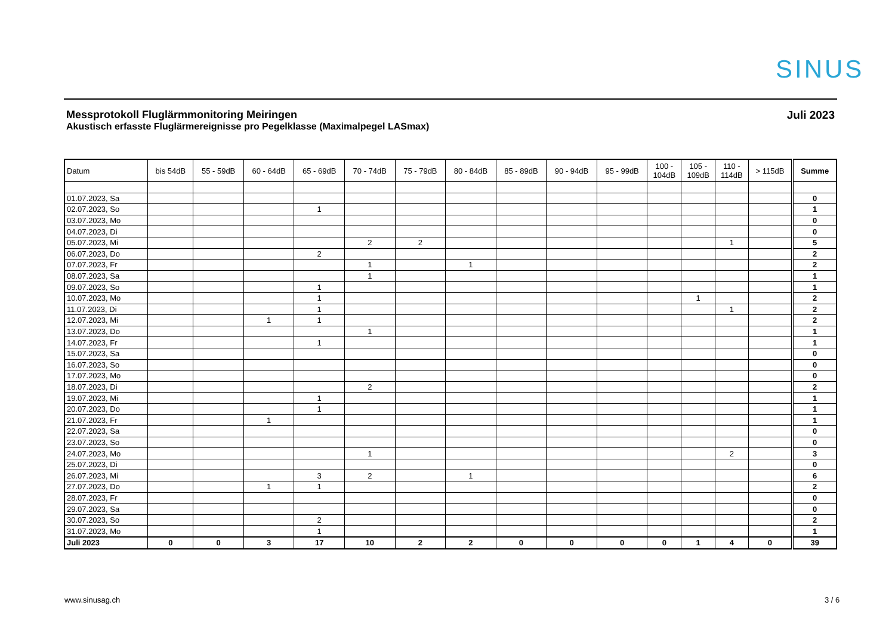SINUS
Messprotokoll Fluglärmmonitoring Meiringen
Akustisch erfasste Fluglärmereignisse pro Pegelklasse (Maximalpegel LASmax)
Juli 2023
| Datum | bis 54dB | 55 - 59dB | 60 - 64dB | 65 - 69dB | 70 - 74dB | 75 - 79dB | 80 - 84dB | 85 - 89dB | 90 - 94dB | 95 - 99dB | 100 - 104dB | 105 - 109dB | 110 - 114dB | > 115dB | Summe |
| --- | --- | --- | --- | --- | --- | --- | --- | --- | --- | --- | --- | --- | --- | --- | --- |
| 01.07.2023, Sa | | | | | | | | | | | | | | | 0 |
| 02.07.2023, So | | | | 1 | | | | | | | | | | | 1 |
| 03.07.2023, Mo | | | | | | | | | | | | | | | 0 |
| 04.07.2023, Di | | | | | | | | | | | | | | | 0 |
| 05.07.2023, Mi | | | | | 2 | 2 | | | | | | | 1 | | 5 |
| 06.07.2023, Do | | | | 2 | | | | | | | | | | | 2 |
| 07.07.2023, Fr | | | | | 1 | | 1 | | | | | | | | 2 |
| 08.07.2023, Sa | | | | | 1 | | | | | | | | | | 1 |
| 09.07.2023, So | | | | 1 | | | | | | | | | | | 1 |
| 10.07.2023, Mo | | | | 1 | | | | | | | | 1 | | | 2 |
| 11.07.2023, Di | | | | 1 | | | | | | | | | 1 | | 2 |
| 12.07.2023, Mi | | | 1 | 1 | | | | | | | | | | | 2 |
| 13.07.2023, Do | | | | | 1 | | | | | | | | | | 1 |
| 14.07.2023, Fr | | | | 1 | | | | | | | | | | | 1 |
| 15.07.2023, Sa | | | | | | | | | | | | | | | 0 |
| 16.07.2023, So | | | | | | | | | | | | | | | 0 |
| 17.07.2023, Mo | | | | | | | | | | | | | | | 0 |
| 18.07.2023, Di | | | | | 2 | | | | | | | | | | 2 |
| 19.07.2023, Mi | | | | 1 | | | | | | | | | | | 1 |
| 20.07.2023, Do | | | | 1 | | | | | | | | | | | 1 |
| 21.07.2023, Fr | | | 1 | | | | | | | | | | | | 1 |
| 22.07.2023, Sa | | | | | | | | | | | | | | | 0 |
| 23.07.2023, So | | | | | | | | | | | | | | | 0 |
| 24.07.2023, Mo | | | | | 1 | | | | | | | | 2 | | 3 |
| 25.07.2023, Di | | | | | | | | | | | | | | | 0 |
| 26.07.2023, Mi | | | | 3 | 2 | | 1 | | | | | | | | 6 |
| 27.07.2023, Do | | | 1 | 1 | | | | | | | | | | | 2 |
| 28.07.2023, Fr | | | | | | | | | | | | | | | 0 |
| 29.07.2023, Sa | | | | | | | | | | | | | | | 0 |
| 30.07.2023, So | | | | 2 | | | | | | | | | | | 2 |
| 31.07.2023, Mo | | | | 1 | | | | | | | | | | | 1 |
| Juli 2023 | 0 | 0 | 3 | 17 | 10 | 2 | 2 | 0 | 0 | 0 | 0 | 1 | 4 | 0 | 39 |
www.sinusag.ch 3 / 6